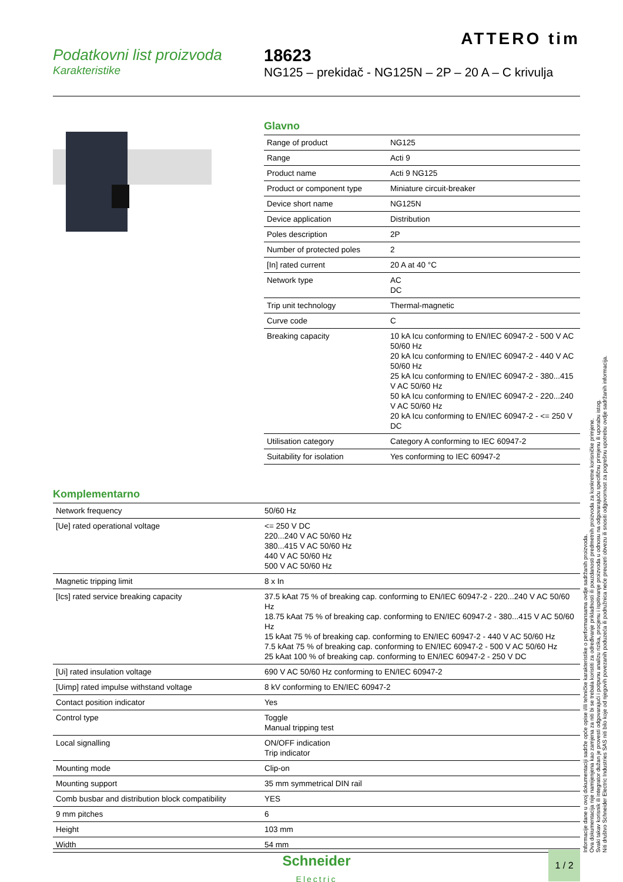ATTERO tim
Podatkovni list proizvoda
Karakteristike
18623
NG125 – prekidač - NG125N – 2P – 20 A – C krivulja
Glavno
| Range of product | NG125 |
| Range | Acti 9 |
| Product name | Acti 9 NG125 |
| Product or component type | Miniature circuit-breaker |
| Device short name | NG125N |
| Device application | Distribution |
| Poles description | 2P |
| Number of protected poles | 2 |
| [In] rated current | 20 A at 40 °C |
| Network type | AC DC |
| Trip unit technology | Thermal-magnetic |
| Curve code | C |
| Breaking capacity | 10 kA Icu conforming to EN/IEC 60947-2 - 500 V AC 50/60 Hz 20 kA Icu conforming to EN/IEC 60947-2 - 440 V AC 50/60 Hz 25 kA Icu conforming to EN/IEC 60947-2 - 380...415 V AC 50/60 Hz 50 kA Icu conforming to EN/IEC 60947-2 - 220...240 V AC 50/60 Hz 20 kA Icu conforming to EN/IEC 60947-2 - <= 250 V DC |
| Utilisation category | Category A conforming to IEC 60947-2 |
| Suitability for isolation | Yes conforming to IEC 60947-2 |
Komplementarno
| Network frequency | 50/60 Hz |
| [Ue] rated operational voltage | <= 250 V DC 220...240 V AC 50/60 Hz 380...415 V AC 50/60 Hz 440 V AC 50/60 Hz 500 V AC 50/60 Hz |
| Magnetic tripping limit | 8 x In |
| [Ics] rated service breaking capacity | 37.5 kAat 75 % of breaking cap. conforming to EN/IEC 60947-2 - 220...240 V AC 50/60 Hz 18.75 kAat 75 % of breaking cap. conforming to EN/IEC 60947-2 - 380...415 V AC 50/60 Hz 15 kAat 75 % of breaking cap. conforming to EN/IEC 60947-2 - 440 V AC 50/60 Hz 7.5 kAat 75 % of breaking cap. conforming to EN/IEC 60947-2 - 500 V AC 50/60 Hz 25 kAat 100 % of breaking cap. conforming to EN/IEC 60947-2 - 250 V DC |
| [Ui] rated insulation voltage | 690 V AC 50/60 Hz conforming to EN/IEC 60947-2 |
| [Uimp] rated impulse withstand voltage | 8 kV conforming to EN/IEC 60947-2 |
| Contact position indicator | Yes |
| Control type | Toggle Manual tripping test |
| Local signalling | ON/OFF indication Trip indicator |
| Mounting mode | Clip-on |
| Mounting support | 35 mm symmetrical DIN rail |
| Comb busbar and distribution block compatibility | YES |
| 9 mm pitches | 6 |
| Height | 103 mm |
| Width | 54 mm |
Informacije dane u ovoj dokumentaciji sadrže opće opise i/ili tehničke karakteristike o performansama ovdje sadržanih proizvoda.
Ova dokumentacija nije namijenjena kao zamjena za niti bi se trebala koristiti za određivanje prikladnosti ili pouzdanosti predmetnih proizvoda za konkretne korisničke primjene.
Svaki takav korisnik ili integrator dužan je provesti odgovarajući i potpunu analizu rizika, procjenu i ispitivanje proizvoda u odnosu na odgovarajuću specifičnu primjenu ili uporabu istog.
Niti društvo Schneider Electric Industries SAS niti bilo koje od njegovih povezanih poduzeća ili podružnica neće preuzeti obvezu ili snositi odgovornost za pogrešnu upotrebu ovdje sadržanih informacija.
Schneider
Electric
1 / 2